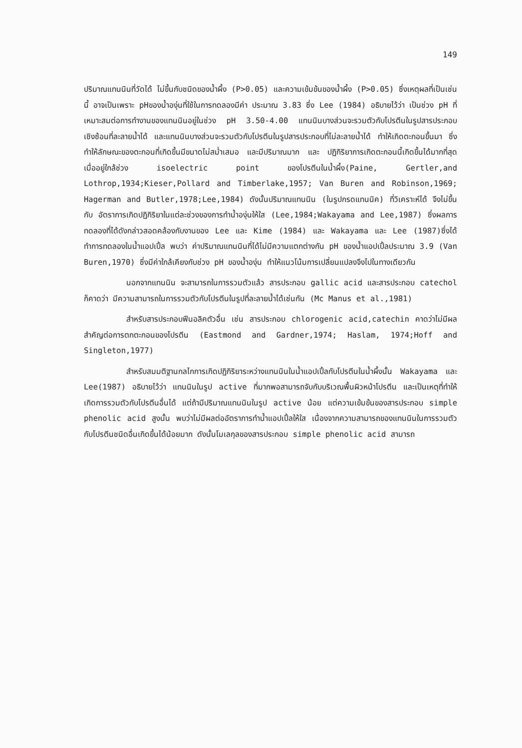149
ปริมาณแทนนินที่วัดได้ ไม่ขึ้นกับชนิดของน้ำผึ้ง (P>0.05) และความเข้มข้นของน้ำผึ้ง (P>0.05) ซึ่งเหตุผลที่เป็นเช่นนี้ อาจเป็นเพราะ pHของน้ำองุ่นที่ใช้ในการทดลองมีค่า ประมาณ 3.83 ซึ่ง Lee (1984) อธิบายไว้ว่า เป็นช่วง pH ที่เหมาะสมต่อการทำงานของแทนนินอยู่ในช่วง pH 3.50-4.00 แทนนินบางส่วนจะรวมตัวกับโปรตีนในรูปสารประกอบเชิงซ้อนที่ละลายน้ำได้ และแทนนินบางส่วนจะรวมตัวกับโปรตีนในรูปสารประกอบที่ไม่ละลายน้ำได้ ทำให้เกิดตะกอนขึ้นมา ซึ่งทำให้ลักษณะของตะกอนที่เกิดขึ้นมีขนาดไม่สม่ำเสมอ และมีปริมาณมาก และ ปฏิกิริยาการเกิดตะกอนนี้เกิดขึ้นได้มากที่สุดเมื่ออยู่ใกล้ช่วง isoelectric point ของโปรตีนในน้ำผึ้ง(Paine, Gertler,and Lothrop,1934;Kieser,Pollard and Timberlake,1957; Van Buren and Robinson,1969; Hagerman and Butler,1978;Lee,1984) ดังนั้นปริมาณแทนนิน (ในรูปกรดแทนนิค) ที่วิเคราะห์ได้ จึงไม่ขึ้นกับ อัตราการเกิดปฏิกิริยาในแต่ละช่วงของการทำน้ำองุ่นให้ใส (Lee,1984;Wakayama and Lee,1987) ซึ่งผลการทดลองที่ได้ดังกล่าวสอดคล้องกับงานของ Lee และ Kime (1984) และ Wakayama และ Lee (1987)ซึ่งได้ทำการทดลองในน้ำแอปเปิ้ล พบว่า ค่าปริมาณแทนนินที่ได้ไม่มีความแตกต่างกัน pH ของน้ำแอปเปิ้ลประมาณ 3.9 (Van Buren,1970) ซึ่งมีค่าใกล้เคียงกับช่วง pH ของน้ำองุ่น ทำให้แนวโน้มการเปลี่ยนแปลงจึงไปในทางเดียวกัน
นอกจากแทนนิน จะสามารถในการรวมตัวแล้ว สารประกอบ gallic acid และสารประกอบ catechol ก็คาดว่า มีความสามารถในการรวมตัวกับโปรตีนในรูปที่ละลายน้ำได้เช่นกัน (Mc Manus et al.,1981)
สำหรับสารประกอบฟีนอลิคตัวอื่น เช่น สารประกอบ chlorogenic acid,catechin คาดว่าไม่มีผลสำคัญต่อการตกตะกอนของโปรตีน (Eastmond and Gardner,1974; Haslam, 1974;Hoff and Singleton,1977)
สำหรับสมมติฐานกลไกการเกิดปฏิกิริยาระหว่างแทนนินในน้ำแอปเปิ้ลกับโปรตีนในน้ำผึ้งนั้น Wakayama และ Lee(1987) อธิบายไว้ว่า แทนนินในรูป active ที่มากพอสามารถจับกับบริเวณพื้นผิวหน้าโปรตีน และเป็นเหตุที่ทำให้เกิดการรวมตัวกับโปรตีนอื่นได้ แต่ถ้ามีปริมาณแทนนินในรูป active น้อย แต่ความเข้มข้นของสารประกอบ simple phenolic acid สูงนั้น พบว่าไม่มีผลต่ออัตราการทำน้ำแอปเปิ้ลให้ใส เนื่องจากความสามารถของแทนนินในการรวมตัวกับโปรตีนชนิดอื่นเกิดขึ้นได้น้อยมาก ดังนั้นโมเลกุลของสารประกอบ simple phenolic acid สามารถ